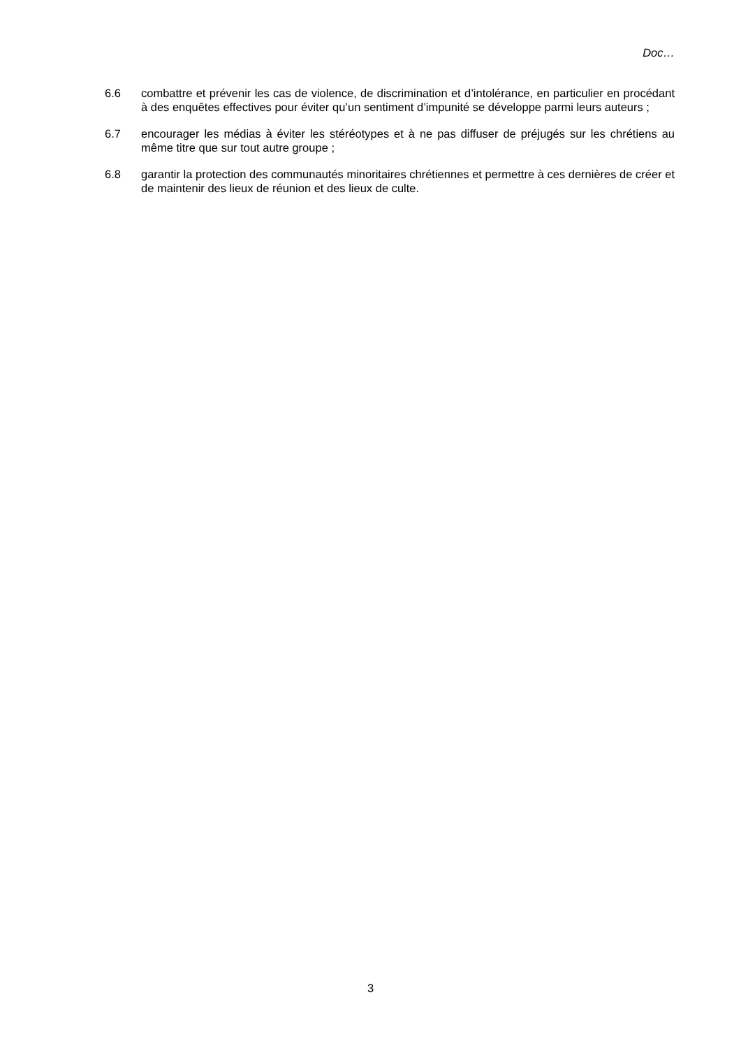Doc…
6.6 combattre et prévenir les cas de violence, de discrimination et d’intolérance, en particulier en procédant à des enquêtes effectives pour éviter qu’un sentiment d’impunité se développe parmi leurs auteurs ;
6.7 encourager les médias à éviter les stéréotypes et à ne pas diffuser de préjugés sur les chrétiens au même titre que sur tout autre groupe ;
6.8 garantir la protection des communautés minoritaires chrétiennes et permettre à ces dernières de créer et de maintenir des lieux de réunion et des lieux de culte.
3